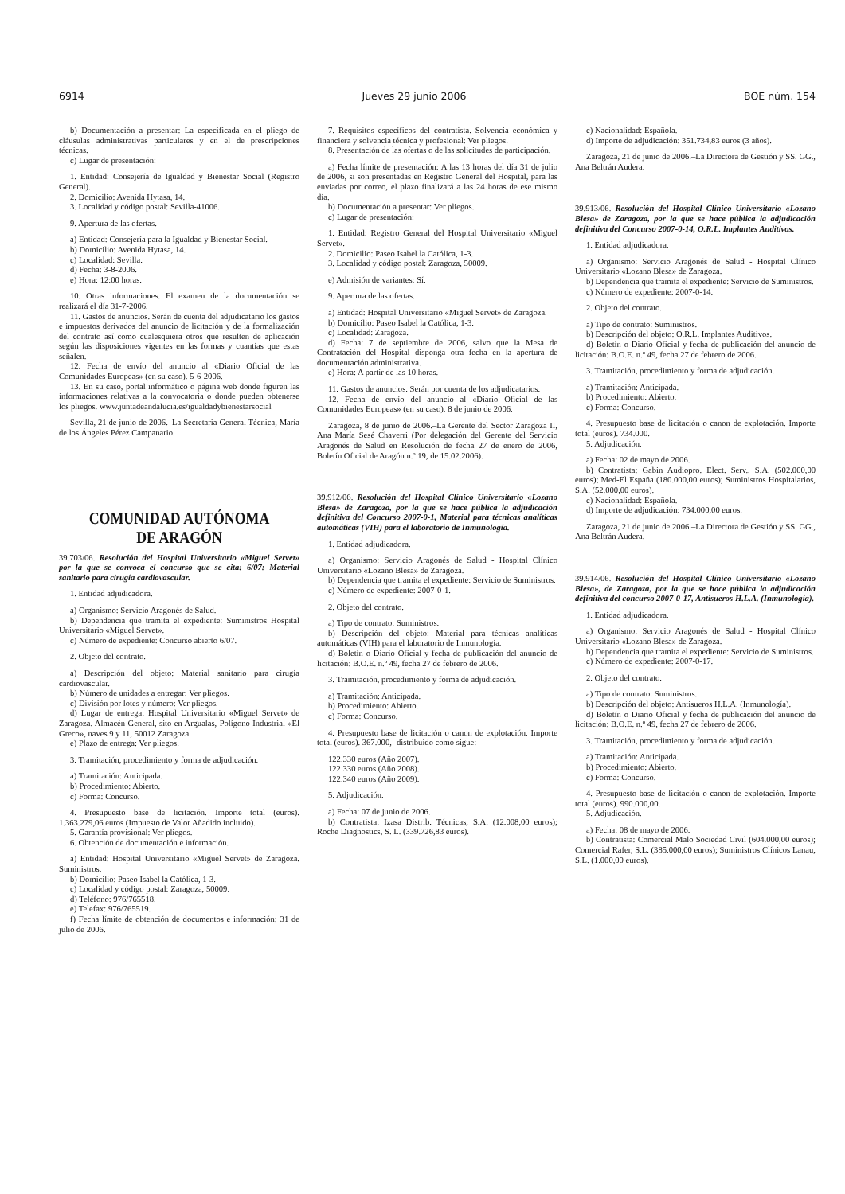6914 Jueves 29 junio 2006 BOE núm. 154
b) Documentación a presentar: La especificada en el pliego de cláusulas administrativas particulares y en el de prescripciones técnicas.
c) Lugar de presentación:
1. Entidad: Consejería de Igualdad y Bienestar Social (Registro General).
2. Domicilio: Avenida Hytasa, 14.
3. Localidad y código postal: Sevilla-41006.
9. Apertura de las ofertas.
a) Entidad: Consejería para la Igualdad y Bienestar Social.
b) Domicilio: Avenida Hytasa, 14.
c) Localidad: Sevilla.
d) Fecha: 3-8-2006.
e) Hora: 12:00 horas.
10. Otras informaciones. El examen de la documentación se realizará el día 31-7-2006.
11. Gastos de anuncios. Serán de cuenta del adjudicatario los gastos e impuestos derivados del anuncio de licitación y de la formalización del contrato así como cualesquiera otros que resulten de aplicación según las disposiciones vigentes en las formas y cuantías que estas señalen.
12. Fecha de envío del anuncio al «Diario Oficial de las Comunidades Europeas» (en su caso). 5-6-2006.
13. En su caso, portal informático o página web donde figuren las informaciones relativas a la convocatoria o donde pueden obtenerse los pliegos. www.juntadeandalucia.es/igualdadybienestarsocial
Sevilla, 21 de junio de 2006.–La Secretaria General Técnica, María de los Ángeles Pérez Campanario.
COMUNIDAD AUTÓNOMA
DE ARAGÓN
39.703/06. Resolución del Hospital Universitario «Miguel Servet» por la que se convoca el concurso que se cita: 6/07: Material sanitario para cirugía cardiovascular.
1. Entidad adjudicadora.
a) Organismo: Servicio Aragonés de Salud.
b) Dependencia que tramita el expediente: Suministros Hospital Universitario «Miguel Servet».
c) Número de expediente: Concurso abierto 6/07.
2. Objeto del contrato.
a) Descripción del objeto: Material sanitario para cirugía cardiovascular.
b) Número de unidades a entregar: Ver pliegos.
c) División por lotes y número: Ver pliegos.
d) Lugar de entrega: Hospital Universitario «Miguel Servet» de Zaragoza. Almacén General, sito en Argualas, Polígono Industrial «El Greco», naves 9 y 11, 50012 Zaragoza.
e) Plazo de entrega: Ver pliegos.
3. Tramitación, procedimiento y forma de adjudicación.
a) Tramitación: Anticipada.
b) Procedimiento: Abierto.
c) Forma: Concurso.
4. Presupuesto base de licitación. Importe total (euros). 1.363.279,06 euros (Impuesto de Valor Añadido incluido).
5. Garantía provisional: Ver pliegos.
6. Obtención de documentación e información.
a) Entidad: Hospital Universitario «Miguel Servet» de Zaragoza. Suministros.
b) Domicilio: Paseo Isabel la Católica, 1-3.
c) Localidad y código postal: Zaragoza, 50009.
d) Teléfono: 976/765518.
e) Telefax: 976/765519.
f) Fecha límite de obtención de documentos e información: 31 de julio de 2006.
7. Requisitos específicos del contratista. Solvencia económica y financiera y solvencia técnica y profesional: Ver pliegos.
8. Presentación de las ofertas o de las solicitudes de participación.
a) Fecha límite de presentación: A las 13 horas del día 31 de julio de 2006, si son presentadas en Registro General del Hospital, para las enviadas por correo, el plazo finalizará a las 24 horas de ese mismo día.
b) Documentación a presentar: Ver pliegos.
c) Lugar de presentación:
1. Entidad: Registro General del Hospital Universitario «Miguel Servet».
2. Domicilio: Paseo Isabel la Católica, 1-3.
3. Localidad y código postal: Zaragoza, 50009.
e) Admisión de variantes: Sí.
9. Apertura de las ofertas.
a) Entidad: Hospital Universitario «Miguel Servet» de Zaragoza.
b) Domicilio: Paseo Isabel la Católica, 1-3.
c) Localidad: Zaragoza.
d) Fecha: 7 de septiembre de 2006, salvo que la Mesa de Contratación del Hospital disponga otra fecha en la apertura de documentación administrativa.
e) Hora: A partir de las 10 horas.
11. Gastos de anuncios. Serán por cuenta de los adjudicatarios.
12. Fecha de envío del anuncio al «Diario Oficial de las Comunidades Europeas» (en su caso). 8 de junio de 2006.
Zaragoza, 8 de junio de 2006.–La Gerente del Sector Zaragoza II, Ana María Sesé Chaverri (Por delegación del Gerente del Servicio Aragonés de Salud en Resolución de fecha 27 de enero de 2006, Boletín Oficial de Aragón n.º 19, de 15.02.2006).
39.912/06. Resolución del Hospital Clínico Universitario «Lozano Blesa» de Zaragoza, por la que se hace pública la adjudicación definitiva del Concurso 2007-0-1, Material para técnicas analíticas automáticas (VIH) para el laboratorio de Inmunología.
1. Entidad adjudicadora.
a) Organismo: Servicio Aragonés de Salud - Hospital Clínico Universitario «Lozano Blesa» de Zaragoza.
b) Dependencia que tramita el expediente: Servicio de Suministros.
c) Número de expediente: 2007-0-1.
2. Objeto del contrato.
a) Tipo de contrato: Suministros.
b) Descripción del objeto: Material para técnicas analíticas automáticas (VIH) para el laboratorio de Inmunología.
d) Boletín o Diario Oficial y fecha de publicación del anuncio de licitación: B.O.E. n.º 49, fecha 27 de febrero de 2006.
3. Tramitación, procedimiento y forma de adjudicación.
a) Tramitación: Anticipada.
b) Procedimiento: Abierto.
c) Forma: Concurso.
4. Presupuesto base de licitación o canon de explotación. Importe total (euros). 367.000,- distribuido como sigue:
122.330 euros (Año 2007).
122.330 euros (Año 2008).
122.340 euros (Año 2009).
5. Adjudicación.
a) Fecha: 07 de junio de 2006.
b) Contratista: Izasa Distrib. Técnicas, S.A. (12.008,00 euros); Roche Diagnostics, S. L. (339.726,83 euros).
c) Nacionalidad: Española.
d) Importe de adjudicación: 351.734,83 euros (3 años).
Zaragoza, 21 de junio de 2006.–La Directora de Gestión y SS. GG., Ana Beltrán Audera.
39.913/06. Resolución del Hospital Clínico Universitario «Lozano Blesa» de Zaragoza, por la que se hace pública la adjudicación definitiva del Concurso 2007-0-14, O.R.L. Implantes Auditivos.
1. Entidad adjudicadora.
a) Organismo: Servicio Aragonés de Salud - Hospital Clínico Universitario «Lozano Blesa» de Zaragoza.
b) Dependencia que tramita el expediente: Servicio de Suministros.
c) Número de expediente: 2007-0-14.
2. Objeto del contrato.
a) Tipo de contrato: Suministros.
b) Descripción del objeto: O.R.L. Implantes Auditivos.
d) Boletín o Diario Oficial y fecha de publicación del anuncio de licitación: B.O.E. n.º 49, fecha 27 de febrero de 2006.
3. Tramitación, procedimiento y forma de adjudicación.
a) Tramitación: Anticipada.
b) Procedimiento: Abierto.
c) Forma: Concurso.
4. Presupuesto base de licitación o canon de explotación. Importe total (euros). 734.000.
5. Adjudicación.
a) Fecha: 02 de mayo de 2006.
b) Contratista: Gabin Audiopro. Elect. Serv., S.A. (502.000,00 euros); Med-El España (180.000,00 euros); Suministros Hospitalarios, S.A. (52.000,00 euros).
c) Nacionalidad: Española.
d) Importe de adjudicación: 734.000,00 euros.
Zaragoza, 21 de junio de 2006.–La Directora de Gestión y SS. GG., Ana Beltrán Audera.
39.914/06. Resolución del Hospital Clínico Universitario «Lozano Blesa», de Zaragoza, por la que se hace pública la adjudicación definitiva del concurso 2007-0-17, Antisueros H.L.A. (Inmunología).
1. Entidad adjudicadora.
a) Organismo: Servicio Aragonés de Salud - Hospital Clínico Universitario «Lozano Blesa» de Zaragoza.
b) Dependencia que tramita el expediente: Servicio de Suministros.
c) Número de expediente: 2007-0-17.
2. Objeto del contrato.
a) Tipo de contrato: Suministros.
b) Descripción del objeto: Antisueros H.L.A. (Inmunología).
d) Boletín o Diario Oficial y fecha de publicación del anuncio de licitación: B.O.E. n.º 49, fecha 27 de febrero de 2006.
3. Tramitación, procedimiento y forma de adjudicación.
a) Tramitación: Anticipada.
b) Procedimiento: Abierto.
c) Forma: Concurso.
4. Presupuesto base de licitación o canon de explotación. Importe total (euros). 990.000,00.
5. Adjudicación.
a) Fecha: 08 de mayo de 2006.
b) Contratista: Comercial Malo Sociedad Civil (604.000,00 euros); Comercial Rafer, S.L. (385.000,00 euros); Suministros Clínicos Lanau, S.L. (1.000,00 euros).